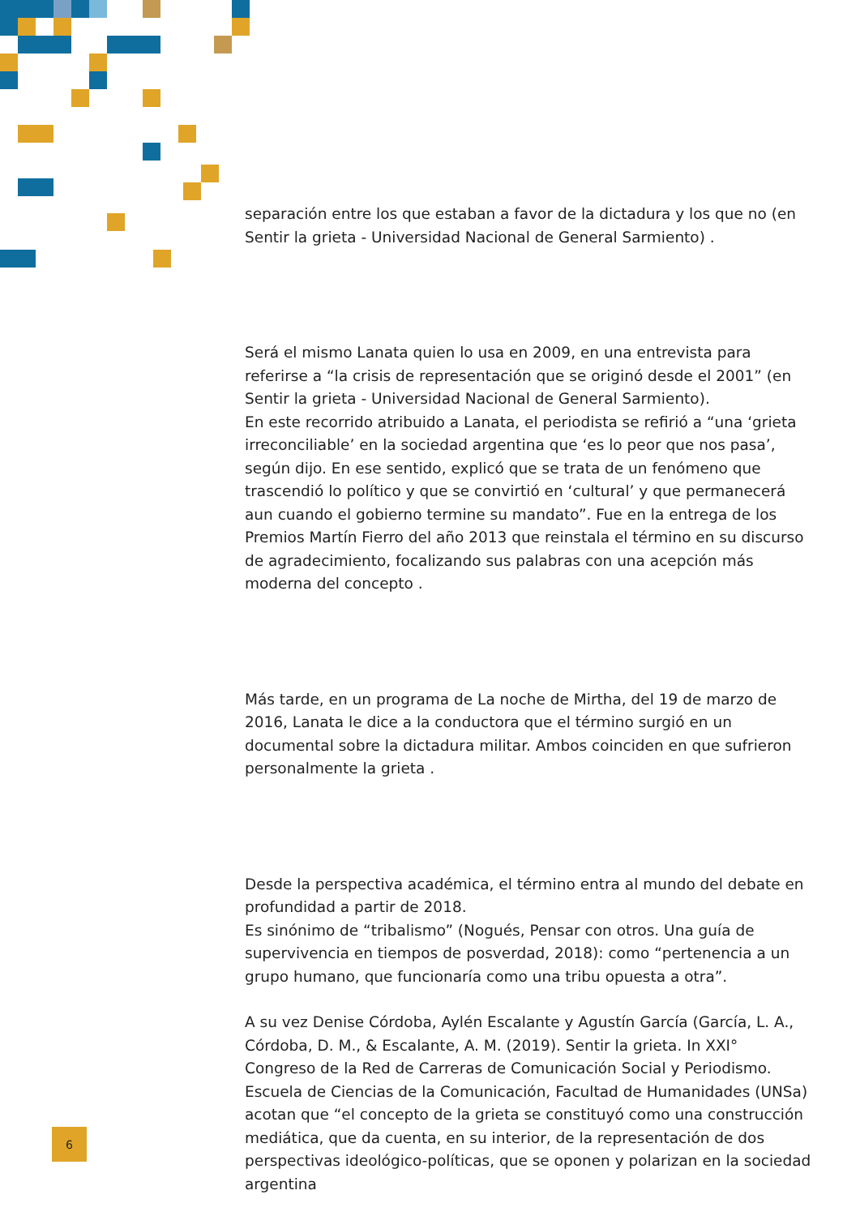separación entre los que estaban a favor de la dictadura y los que no (en Sentir la grieta - Universidad Nacional de General Sarmiento) .
Será el mismo Lanata quien lo usa en 2009, en una entrevista para referirse a “la crisis de representación que se originó desde el 2001” (en Sentir la grieta - Universidad Nacional de General Sarmiento).
En este recorrido atribuido a Lanata, el periodista se refirió a “una ‘grieta irreconciliable’ en la sociedad argentina que ‘es lo peor que nos pasa’, según dijo. En ese sentido, explicó que se trata de un fenómeno que trascendió lo político y que se convirtió en ‘cultural’ y que permanecerá aun cuando el gobierno termine su mandato”. Fue en la entrega de los Premios Martín Fierro del año 2013 que reinstala el término en su discurso de agradecimiento, focalizando sus palabras con una acepción más moderna del concepto .
Más tarde, en un programa de La noche de Mirtha, del 19 de marzo de 2016, Lanata le dice a la conductora que el término surgió en un documental sobre la dictadura militar. Ambos coinciden en que sufrieron personalmente la grieta .
Desde la perspectiva académica, el término entra al mundo del debate en profundidad a partir de 2018.
Es sinónimo de “tribalismo” (Nogués, Pensar con otros. Una guía de supervivencia en tiempos de posverdad, 2018): como “pertenencia a un grupo humano, que funcionaría como una tribu opuesta a otra”.
A su vez Denise Córdoba, Aylén Escalante y Agustín García (García, L. A., Córdoba, D. M., & Escalante, A. M. (2019). Sentir la grieta. In XXI° Congreso de la Red de Carreras de Comunicación Social y Periodismo. Escuela de Ciencias de la Comunicación, Facultad de Humanidades (UNSa) acotan que “el concepto de la grieta se constituyó como una construcción mediática, que da cuenta, en su interior, de la representación de dos perspectivas ideológico-políticas, que se oponen y polarizan en la sociedad argentina
6